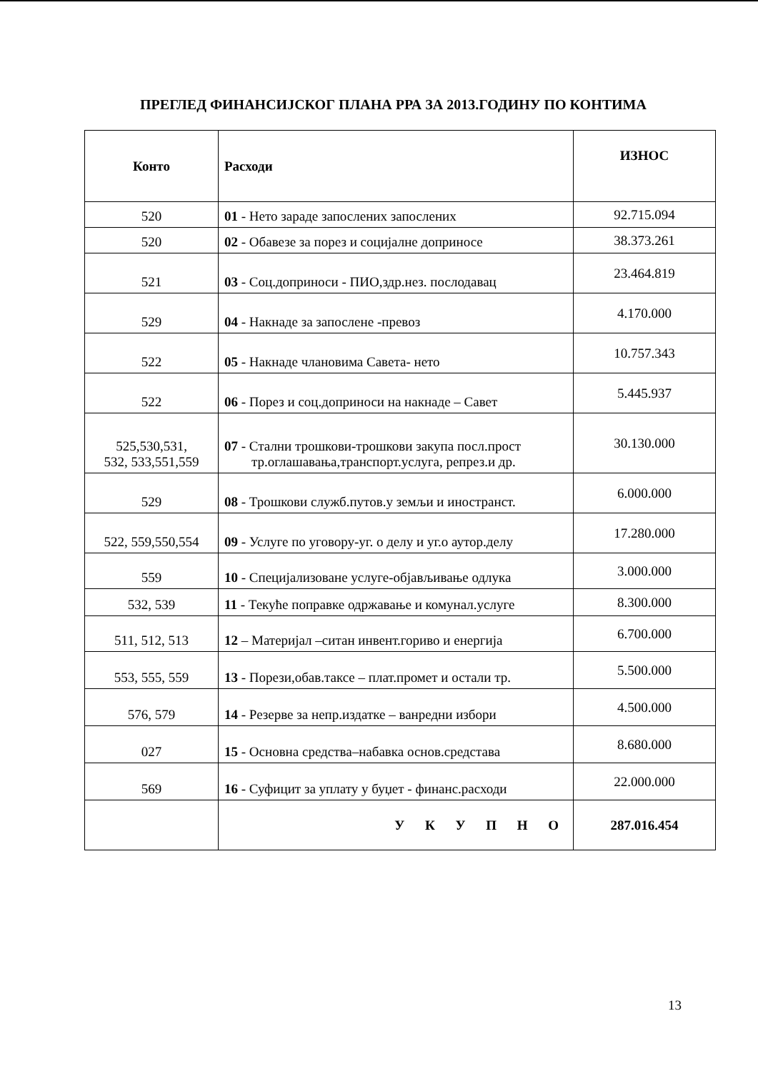ПРЕГЛЕД ФИНАНСИЈСКОГ ПЛАНА РРА ЗА 2013.ГОДИНУ ПО КОНТИМА
| Конто | Расходи | ИЗНОС |
| --- | --- | --- |
| 520 | 01 - Нето зараде запослених запослених | 92.715.094 |
| 520 | 02 - Обавезе за порез и социјалне доприносе | 38.373.261 |
| 521 | 03 - Соц.доприноси - ПИО,здр.нез. послодавац | 23.464.819 |
| 529 | 04 - Накнаде за запослене -превоз | 4.170.000 |
| 522 | 05 - Накнаде члановима Савета- нето | 10.757.343 |
| 522 | 06 - Порез и соц.доприноси на накнаде – Савет | 5.445.937 |
| 525,530,531, 532, 533,551,559 | 07 - Стални трошкови-трошкови закупа посл.прост тр.оглашавања,транспорт.услуга, репрез.и др. | 30.130.000 |
| 529 | 08 - Трошкови служб.путов.у земљи и иностранст. | 6.000.000 |
| 522, 559,550,554 | 09 - Услуге по уговору-уг. о делу и уг.о аутор.делу | 17.280.000 |
| 559 | 10 - Специјализоване услуге-објављивање одлука | 3.000.000 |
| 532, 539 | 11 - Текуће поправке одржавање и комунал.услуге | 8.300.000 |
| 511, 512, 513 | 12 – Материјал –ситан инвент.гориво и енергија | 6.700.000 |
| 553, 555, 559 | 13 - Порези,обав.таксе – плат.промет и остали тр. | 5.500.000 |
| 576, 579 | 14 - Резерве за непр.издатке – ванредни избори | 4.500.000 |
| 027 | 15 - Основна средства–набавка основ.средстава | 8.680.000 |
| 569 | 16 - Суфицит за уплату у буџет - финанс.расходи | 22.000.000 |
| | У К У П Н О | 287.016.454 |
13